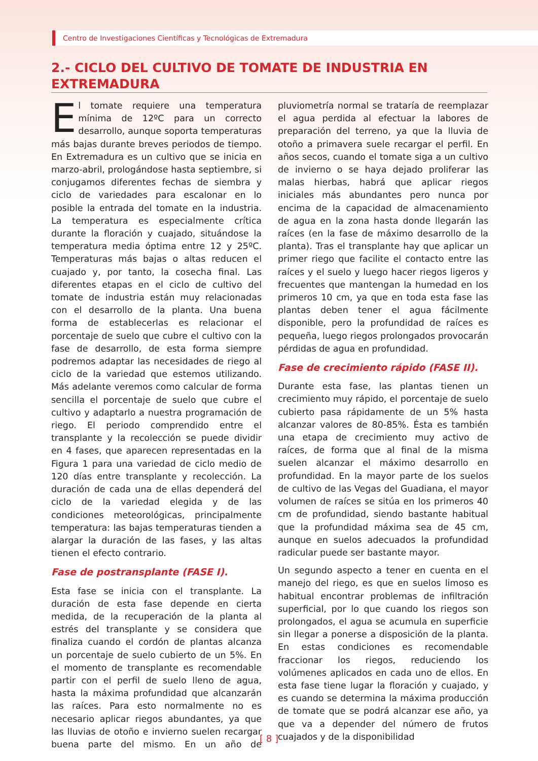Centro de Investigaciones Científicas y Tecnológicas de Extremadura
2.- CICLO DEL CULTIVO DE TOMATE DE INDUSTRIA EN EXTREMADURA
El tomate requiere una temperatura mínima de 12ºC para un correcto desarrollo, aunque soporta temperaturas más bajas durante breves periodos de tiempo. En Extremadura es un cultivo que se inicia en marzo-abril, prologándose hasta septiembre, si conjugamos diferentes fechas de siembra y ciclo de variedades para escalonar en lo posible la entrada del tomate en la industria. La temperatura es especialmente crítica durante la floración y cuajado, situándose la temperatura media óptima entre 12 y 25ºC. Temperaturas más bajas o altas reducen el cuajado y, por tanto, la cosecha final. Las diferentes etapas en el ciclo de cultivo del tomate de industria están muy relacionadas con el desarrollo de la planta. Una buena forma de establecerlas es relacionar el porcentaje de suelo que cubre el cultivo con la fase de desarrollo, de esta forma siempre podremos adaptar las necesidades de riego al ciclo de la variedad que estemos utilizando. Más adelante veremos como calcular de forma sencilla el porcentaje de suelo que cubre el cultivo y adaptarlo a nuestra programación de riego. El periodo comprendido entre el transplante y la recolección se puede dividir en 4 fases, que aparecen representadas en la Figura 1 para una variedad de ciclo medio de 120 días entre transplante y recolección. La duración de cada una de ellas dependerá del ciclo de la variedad elegida y de las condiciones meteorológicas, principalmente temperatura: las bajas temperaturas tienden a alargar la duración de las fases, y las altas tienen el efecto contrario.
Fase de postransplante (FASE I).
Esta fase se inicia con el transplante. La duración de esta fase depende en cierta medida, de la recuperación de la planta al estrés del transplante y se considera que finaliza cuando el cordón de plantas alcanza un porcentaje de suelo cubierto de un 5%. En el momento de transplante es recomendable partir con el perfil de suelo lleno de agua, hasta la máxima profundidad que alcanzarán las raíces. Para esto normalmente no es necesario aplicar riegos abundantes, ya que las lluvias de otoño e invierno suelen recargar buena parte del mismo. En un año de pluviometría normal se trataría de reemplazar el agua perdida al efectuar la labores de preparación del terreno, ya que la lluvia de otoño a primavera suele recargar el perfil. En años secos, cuando el tomate siga a un cultivo de invierno o se haya dejado proliferar las malas hierbas, habrá que aplicar riegos iniciales más abundantes pero nunca por encima de la capacidad de almacenamiento de agua en la zona hasta donde llegarán las raíces (en la fase de máximo desarrollo de la planta). Tras el transplante hay que aplicar un primer riego que facilite el contacto entre las raíces y el suelo y luego hacer riegos ligeros y frecuentes que mantengan la humedad en los primeros 10 cm, ya que en toda esta fase las plantas deben tener el agua fácilmente disponible, pero la profundidad de raíces es pequeña, luego riegos prolongados provocarán pérdidas de agua en profundidad.
Fase de crecimiento rápido (FASE II).
Durante esta fase, las plantas tienen un crecimiento muy rápido, el porcentaje de suelo cubierto pasa rápidamente de un 5% hasta alcanzar valores de 80-85%. Ésta es también una etapa de crecimiento muy activo de raíces, de forma que al final de la misma suelen alcanzar el máximo desarrollo en profundidad. En la mayor parte de los suelos de cultivo de las Vegas del Guadiana, el mayor volumen de raíces se sitúa en los primeros 40 cm de profundidad, siendo bastante habitual que la profundidad máxima sea de 45 cm, aunque en suelos adecuados la profundidad radicular puede ser bastante mayor.
Un segundo aspecto a tener en cuenta en el manejo del riego, es que en suelos limoso es habitual encontrar problemas de infiltración superficial, por lo que cuando los riegos son prolongados, el agua se acumula en superficie sin llegar a ponerse a disposición de la planta. En estas condiciones es recomendable fraccionar los riegos, reduciendo los volúmenes aplicados en cada uno de ellos. En esta fase tiene lugar la floración y cuajado, y es cuando se determina la máxima producción de tomate que se podrá alcanzar ese año, ya que va a depender del número de frutos cuajados y de la disponibilidad
[ 8 ]